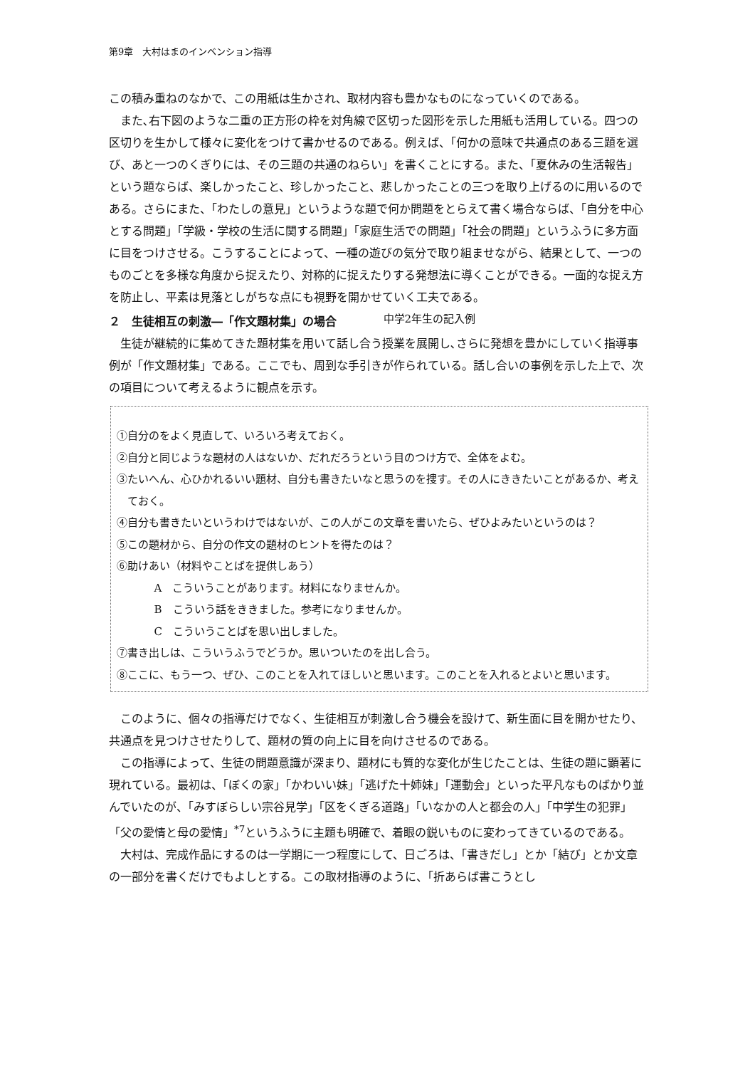第9章　大村はまのインベンション指導
この積み重ねのなかで、この用紙は生かされ、取材内容も豊かなものになっていくのである。
また､右下図のような二重の正方形の枠を対角線で区切った図形を示した用紙も活用している。四つの区切りを生かして様々に変化をつけて書かせるのである。例えば、「何かの意味で共通点のある三題を選び、あと一つのくぎりには、その三題の共通のねらい」を書くことにする。また、「夏休みの生活報告」という題ならば、楽しかったこと、珍しかったこと、悲しかったことの三つを取り上げるのに用いるのである。さらにまた、「わたしの意見」というような題で何か問題をとらえて書く場合ならば、「自分を中心とする問題」「学級・学校の生活に関する問題」「家庭生活での問題」「社会の問題」というふうに多方面に目をつけさせる。こうすることによって、一種の遊びの気分で取り組ませながら、結果として、一つのものごとを多様な角度から捉えたり、対称的に捉えたりする発想法に導くことができる。一面的な捉え方を防止し、平素は見落としがちな点にも視野を開かせていく工夫である。
２　生徒相互の刺激―「作文題材集」の場合 中学2年生の記入例
生徒が継続的に集めてきた題材集を用いて話し合う授業を展開し､さらに発想を豊かにしていく指導事例が「作文題材集」である。ここでも、周到な手引きが作られている。話し合いの事例を示した上で、次の項目について考えるように観点を示す。
①自分のをよく見直して、いろいろ考えておく。
②自分と同じような題材の人はないか、だれだろうという目のつけ方で、全体をよむ。
③たいへん、心ひかれるいい題材、自分も書きたいなと思うのを捜す。その人にききたいことがあるか、考えておく。
④自分も書きたいというわけではないが、この人がこの文章を書いたら、ぜひよみたいというのは？
⑤この題材から、自分の作文の題材のヒントを得たのは？
⑥助けあい（材料やことばを提供しあう）
A　こういうことがあります。材料になりませんか。
B　こういう話をききました。参考になりませんか。
C　こういうことばを思い出しました。
⑦書き出しは、こういうふうでどうか。思いついたのを出し合う。
⑧ここに、もう一つ、ぜひ、このことを入れてほしいと思います。このことを入れるとよいと思います。
このように、個々の指導だけでなく、生徒相互が刺激し合う機会を設けて、新生面に目を開かせたり、共通点を見つけさせたりして、題材の質の向上に目を向けさせるのである。
この指導によって、生徒の問題意識が深まり、題材にも質的な変化が生じたことは、生徒の題に顕著に現れている。最初は、「ぼくの家」「かわいい妹」「逃げた十姉妹」「運動会」といった平凡なものばかり並んでいたのが、「みすぼらしい宗谷見学」「区をくぎる道路」「いなかの人と都会の人」「中学生の犯罪」「父の愛情と母の愛情」<sup>*7</sup>というふうに主題も明確で、着眼の鋭いものに変わってきているのである。
大村は、完成作品にするのは一学期に一つ程度にして、日ごろは、「書きだし」とか「結び」とか文章の一部分を書くだけでもよしとする。この取材指導のように、「折あらば書こうとし